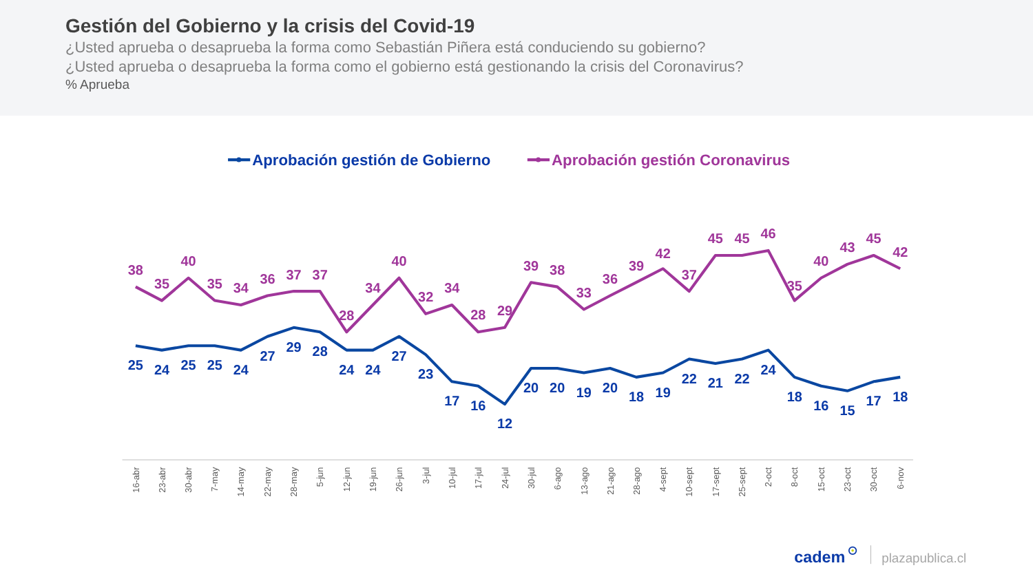Gestión del Gobierno y la crisis del Covid-19
¿Usted aprueba o desaprueba la forma como Sebastián Piñera está conduciendo su gobierno?
¿Usted aprueba o desaprueba la forma como el gobierno está gestionando la crisis del Coronavirus?
% Aprueba
Aprobación gestión de Gobierno
Aprobación gestión Coronavirus
38
35
40
35
34
36
37
37
28
34
40
32
34
28
29
39
38
33
36
39
42
37
45
45
46
35
40
43
45
42
25
24
25
25
24
27
29
28
24
24
27
23
17
16
12
20
20
19
20
18
19
22
21
22
24
18
16
15
17
18
16-abr
23-abr
30-abr
7-may
14-may
22-may
28-may
5-jun
12-jun
19-jun
26-jun
3-jul
10-jul
17-jul
24-jul
30-jul
6-ago
13-ago
21-ago
28-ago
4-sept
10-sept
17-sept
25-sept
2-oct
8-oct
15-oct
23-oct
30-oct
6-nov
cadem
plazapublica.cl